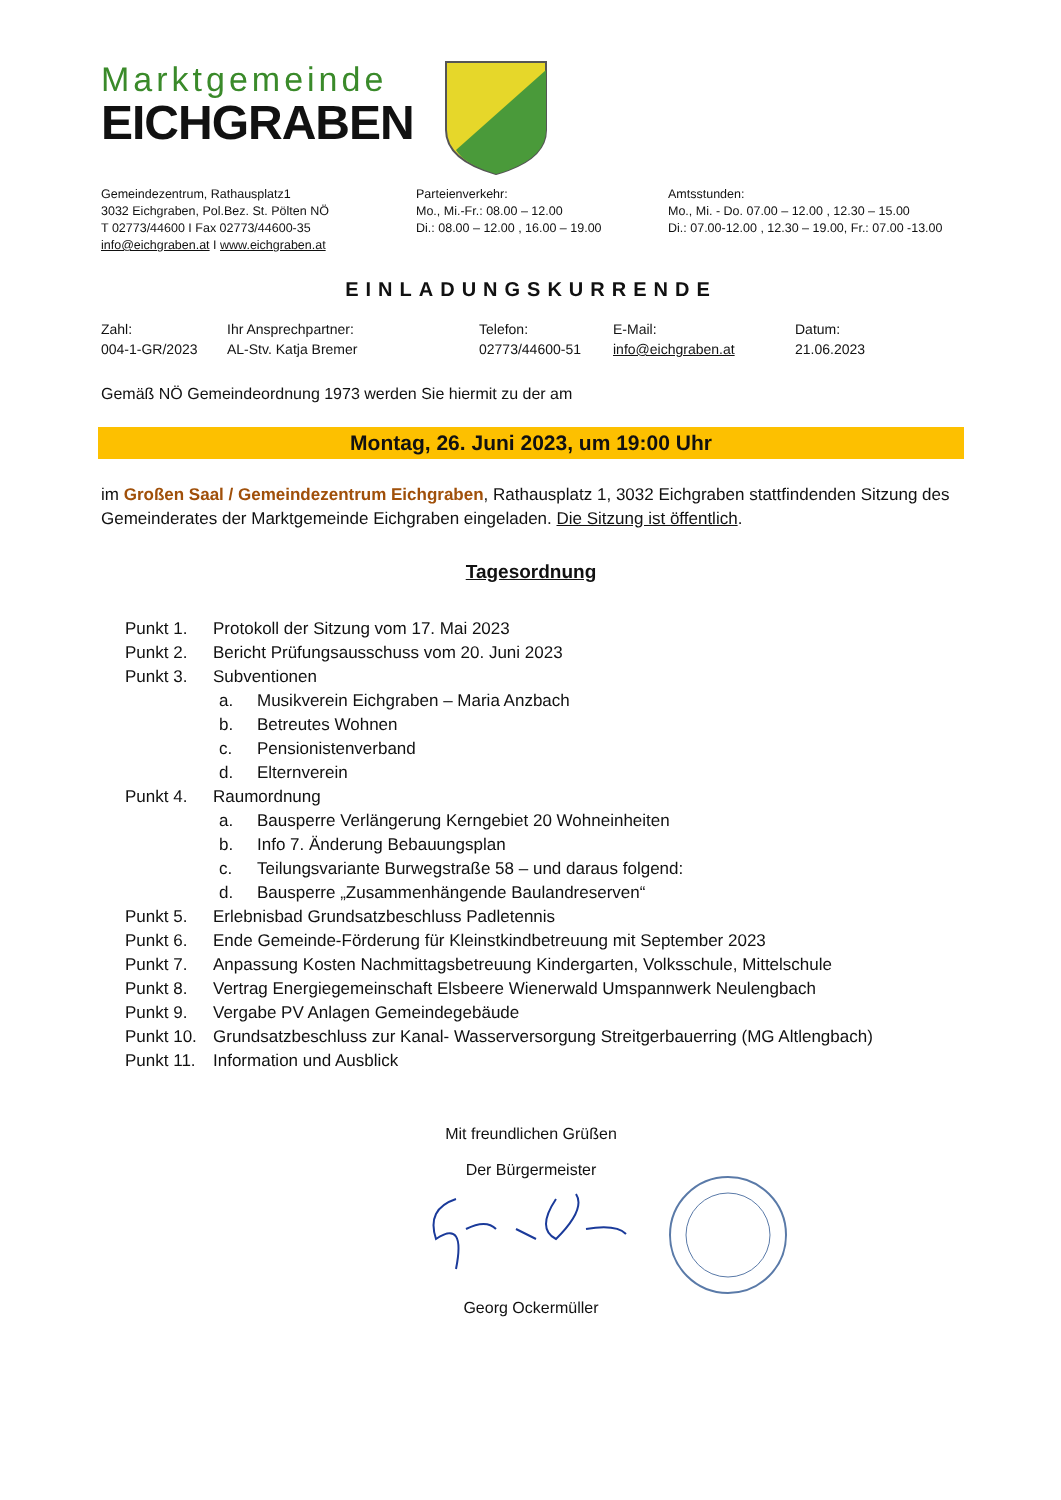Marktgemeinde
EICHGRABEN
Gemeindezentrum, Rathausplatz1
3032 Eichgraben, Pol.Bez. St. Pölten NÖ
T 02773/44600 I Fax 02773/44600-35
info@eichgraben.at I www.eichgraben.at
Parteienverkehr:
Mo., Mi.-Fr.: 08.00 – 12.00
Di.: 08.00 – 12.00 , 16.00 – 19.00
Amtsstunden:
Mo., Mi. - Do. 07.00 – 12.00 , 12.30 – 15.00
Di.: 07.00-12.00 , 12.30 – 19.00, Fr.: 07.00 -13.00
EINLADUNGSKURRENDE
Zahl:
004-1-GR/2023
Ihr Ansprechpartner:
AL-Stv. Katja Bremer
Telefon:
02773/44600-51
E-Mail:
info@eichgraben.at
Datum:
21.06.2023
Gemäß NÖ Gemeindeordnung 1973 werden Sie hiermit zu der am
Montag, 26. Juni 2023, um 19:00 Uhr
im Großen Saal / Gemeindezentrum Eichgraben, Rathausplatz 1, 3032 Eichgraben stattfindenden Sitzung des Gemeinderates der Marktgemeinde Eichgraben eingeladen. Die Sitzung ist öffentlich.
Tagesordnung
| Punkt 1. | Protokoll der Sitzung vom 17. Mai 2023 | |
| Punkt 2. | Bericht Prüfungsausschuss vom 20. Juni 2023 | |
| Punkt 3. | Subventionen | |
| | a. | Musikverein Eichgraben – Maria Anzbach |
| | b. | Betreutes Wohnen |
| | c. | Pensionistenverband |
| | d. | Elternverein |
| Punkt 4. | Raumordnung | |
| | a. | Bausperre Verlängerung Kerngebiet 20 Wohneinheiten |
| | b. | Info 7. Änderung Bebauungsplan |
| | c. | Teilungsvariante Burwegstraße 58 – und daraus folgend: |
| | d. | Bausperre „Zusammenhängende Baulandreserven“ |
| Punkt 5. | Erlebnisbad Grundsatzbeschluss Padletennis | |
| Punkt 6. | Ende Gemeinde-Förderung für Kleinstkindbetreuung mit September 2023 | |
| Punkt 7. | Anpassung Kosten Nachmittagsbetreuung Kindergarten, Volksschule, Mittelschule | |
| Punkt 8. | Vertrag Energiegemeinschaft Elsbeere Wienerwald Umspannwerk Neulengbach | |
| Punkt 9. | Vergabe PV Anlagen Gemeindegebäude | |
| Punkt 10. | Grundsatzbeschluss zur Kanal- Wasserversorgung Streitgerbauerring (MG Altlengbach) | |
| Punkt 11. | Information und Ausblick | |
Mit freundlichen Grüßen
Der Bürgermeister
Georg Ockermüller